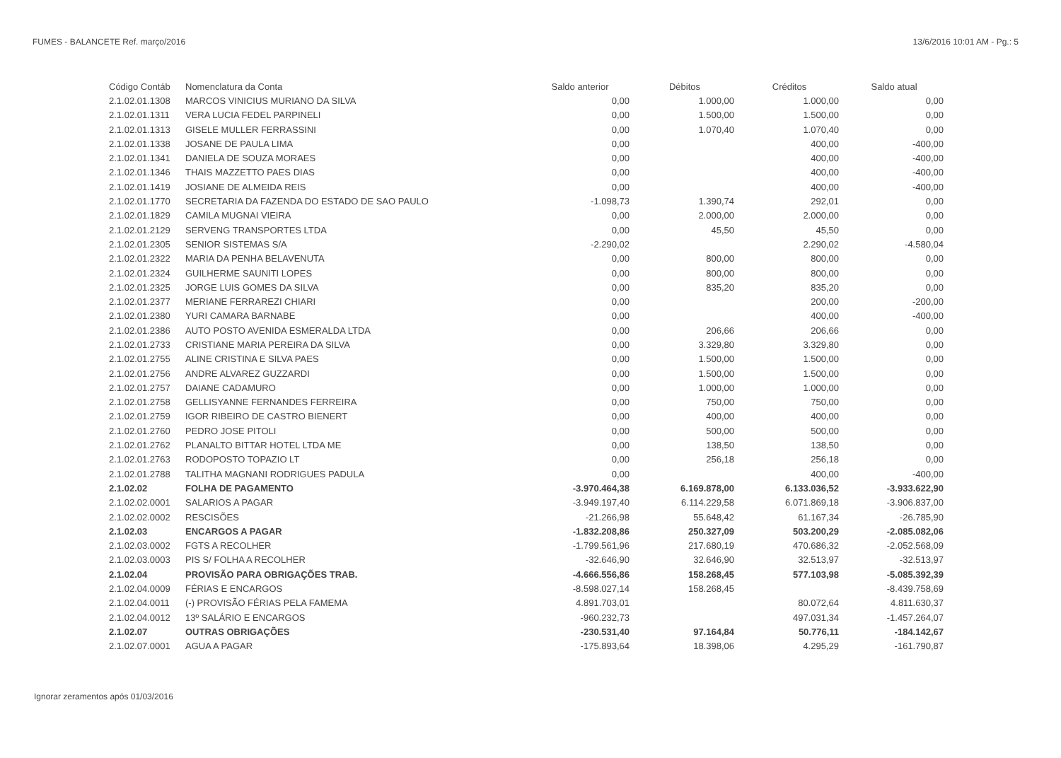FUMES - BALANCETE Ref. março/2016 13/6/2016 10:01 AM - Pg.: 5
| Código Contáb | Nomenclatura da Conta | Saldo anterior | Débitos | Créditos | Saldo atual |
| --- | --- | --- | --- | --- | --- |
| 2.1.02.01.1308 | MARCOS VINICIUS MURIANO DA SILVA | 0,00 | 1.000,00 | 1.000,00 | 0,00 |
| 2.1.02.01.1311 | VERA LUCIA FEDEL PARPINELI | 0,00 | 1.500,00 | 1.500,00 | 0,00 |
| 2.1.02.01.1313 | GISELE MULLER FERRASSINI | 0,00 | 1.070,40 | 1.070,40 | 0,00 |
| 2.1.02.01.1338 | JOSANE DE PAULA LIMA | 0,00 | | 400,00 | -400,00 |
| 2.1.02.01.1341 | DANIELA DE SOUZA MORAES | 0,00 | | 400,00 | -400,00 |
| 2.1.02.01.1346 | THAIS MAZZETTO PAES DIAS | 0,00 | | 400,00 | -400,00 |
| 2.1.02.01.1419 | JOSIANE DE ALMEIDA REIS | 0,00 | | 400,00 | -400,00 |
| 2.1.02.01.1770 | SECRETARIA DA FAZENDA DO ESTADO DE SAO PAULO | -1.098,73 | 1.390,74 | 292,01 | 0,00 |
| 2.1.02.01.1829 | CAMILA MUGNAI VIEIRA | 0,00 | 2.000,00 | 2.000,00 | 0,00 |
| 2.1.02.01.2129 | SERVENG TRANSPORTES LTDA | 0,00 | 45,50 | 45,50 | 0,00 |
| 2.1.02.01.2305 | SENIOR SISTEMAS S/A | -2.290,02 | | 2.290,02 | -4.580,04 |
| 2.1.02.01.2322 | MARIA DA PENHA BELAVENUTA | 0,00 | 800,00 | 800,00 | 0,00 |
| 2.1.02.01.2324 | GUILHERME SAUNITI LOPES | 0,00 | 800,00 | 800,00 | 0,00 |
| 2.1.02.01.2325 | JORGE LUIS GOMES DA SILVA | 0,00 | 835,20 | 835,20 | 0,00 |
| 2.1.02.01.2377 | MERIANE FERRAREZI CHIARI | 0,00 | | 200,00 | -200,00 |
| 2.1.02.01.2380 | YURI CAMARA BARNABE | 0,00 | | 400,00 | -400,00 |
| 2.1.02.01.2386 | AUTO POSTO AVENIDA ESMERALDA LTDA | 0,00 | 206,66 | 206,66 | 0,00 |
| 2.1.02.01.2733 | CRISTIANE MARIA PEREIRA DA SILVA | 0,00 | 3.329,80 | 3.329,80 | 0,00 |
| 2.1.02.01.2755 | ALINE CRISTINA E SILVA PAES | 0,00 | 1.500,00 | 1.500,00 | 0,00 |
| 2.1.02.01.2756 | ANDRE ALVAREZ GUZZARDI | 0,00 | 1.500,00 | 1.500,00 | 0,00 |
| 2.1.02.01.2757 | DAIANE CADAMURO | 0,00 | 1.000,00 | 1.000,00 | 0,00 |
| 2.1.02.01.2758 | GELLISYANNE FERNANDES FERREIRA | 0,00 | 750,00 | 750,00 | 0,00 |
| 2.1.02.01.2759 | IGOR RIBEIRO DE CASTRO BIENERT | 0,00 | 400,00 | 400,00 | 0,00 |
| 2.1.02.01.2760 | PEDRO JOSE PITOLI | 0,00 | 500,00 | 500,00 | 0,00 |
| 2.1.02.01.2762 | PLANALTO BITTAR HOTEL LTDA ME | 0,00 | 138,50 | 138,50 | 0,00 |
| 2.1.02.01.2763 | RODOPOSTO TOPAZIO LT | 0,00 | 256,18 | 256,18 | 0,00 |
| 2.1.02.01.2788 | TALITHA MAGNANI RODRIGUES PADULA | 0,00 | | 400,00 | -400,00 |
| 2.1.02.02 | FOLHA DE PAGAMENTO | -3.970.464,38 | 6.169.878,00 | 6.133.036,52 | -3.933.622,90 |
| 2.1.02.02.0001 | SALARIOS A PAGAR | -3.949.197,40 | 6.114.229,58 | 6.071.869,18 | -3.906.837,00 |
| 2.1.02.02.0002 | RESCISÕES | -21.266,98 | 55.648,42 | 61.167,34 | -26.785,90 |
| 2.1.02.03 | ENCARGOS A PAGAR | -1.832.208,86 | 250.327,09 | 503.200,29 | -2.085.082,06 |
| 2.1.02.03.0002 | FGTS A RECOLHER | -1.799.561,96 | 217.680,19 | 470.686,32 | -2.052.568,09 |
| 2.1.02.03.0003 | PIS S/ FOLHA A RECOLHER | -32.646,90 | 32.646,90 | 32.513,97 | -32.513,97 |
| 2.1.02.04 | PROVISÃO PARA OBRIGAÇÕES TRAB. | -4.666.556,86 | 158.268,45 | 577.103,98 | -5.085.392,39 |
| 2.1.02.04.0009 | FÉRIAS E ENCARGOS | -8.598.027,14 | 158.268,45 | | -8.439.758,69 |
| 2.1.02.04.0011 | (-) PROVISÃO FÉRIAS PELA FAMEMA | 4.891.703,01 | | 80.072,64 | 4.811.630,37 |
| 2.1.02.04.0012 | 13º SALÁRIO E ENCARGOS | -960.232,73 | | 497.031,34 | -1.457.264,07 |
| 2.1.02.07 | OUTRAS OBRIGAÇÕES | -230.531,40 | 97.164,84 | 50.776,11 | -184.142,67 |
| 2.1.02.07.0001 | AGUA A PAGAR | -175.893,64 | 18.398,06 | 4.295,29 | -161.790,87 |
Ignorar zeramentos após 01/03/2016